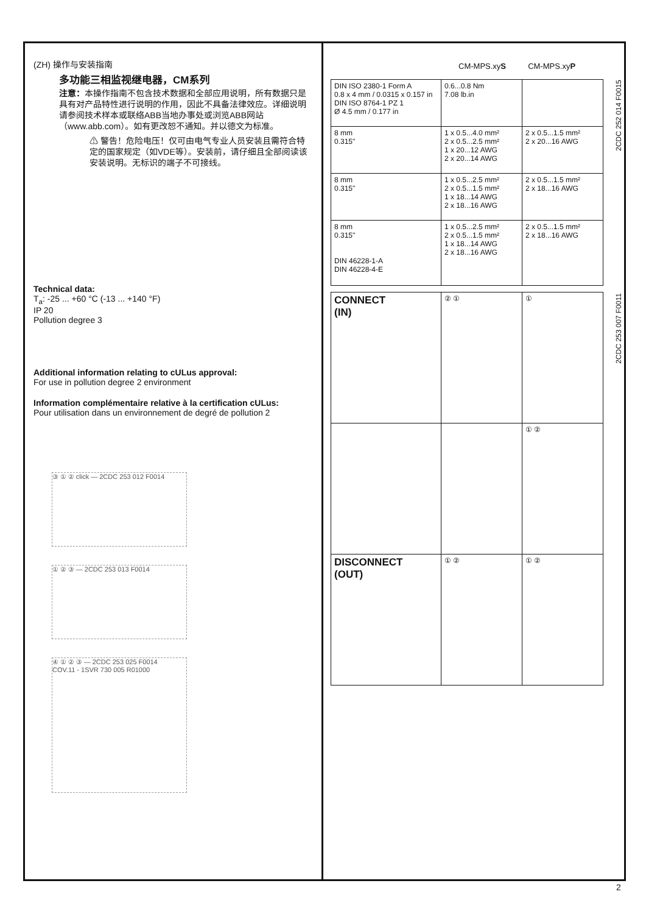(ZH) 操作与安装指南
多功能三相监视继电器，CM系列
注意：本操作指南不包含技术数据和全部应用说明，所有数据只是具有对产品特性进行说明的作用，因此不具备法律效应。详细说明请参阅技术样本或联络ABB当地办事处或浏览ABB网站（www.abb.com）。如有更改恕不通知。并以德文为标准。
⚠ 警告！危险电压！仅可由电气专业人员安装且需符合特定的国家规定（如VDE等）。安装前，请仔细且全部阅读该安装说明。无标识的端子不可接线。
Technical data:
T<sub>a</sub>: -25 ... +60 °C (-13 ... +140 °F)
IP 20
Pollution degree 3
Additional information relating to cULus approval:
For use in pollution degree 2 environment
Information complémentaire relative à la certification cULus:
Pour utilisation dans un environnement de degré de pollution 2
③ ① ② click — 2CDC 253 012 F0014
① ② ③ — 2CDC 253 013 F0014
④ ① ② ③ — 2CDC 253 025 F0014
COV.11 - 1SVR 730 005 R01000
CM-MPS.xyS CM-MPS.xyP
| DIN ISO 2380-1 Form A 0.8 x 4 mm / 0.0315 x 0.157 in DIN ISO 8764-1 PZ 1 Ø 4.5 mm / 0.177 in | 0.6...0.8 Nm 7.08 lb.in | |
| 8 mm 0.315" | 1 x 0.5...4.0 mm² 2 x 0.5...2.5 mm² 1 x 20...12 AWG 2 x 20...14 AWG | 2 x 0.5...1.5 mm² 2 x 20...16 AWG |
| 8 mm 0.315" | 1 x 0.5...2.5 mm² 2 x 0.5...1.5 mm² 1 x 18...14 AWG 2 x 18...16 AWG | 2 x 0.5...1.5 mm² 2 x 18...16 AWG |
| 8 mm 0.315" DIN 46228-1-A DIN 46228-4-E | 1 x 0.5...2.5 mm² 2 x 0.5...1.5 mm² 1 x 18...14 AWG 2 x 18...16 AWG | 2 x 0.5...1.5 mm² 2 x 18...16 AWG |
| CONNECT (IN) | ② ① | ① |
| | | ① ② |
| DISCONNECT (OUT) | ① ② | ① ② |
2CDC 252 014 F0015
2CDC 253 007 F0011
2